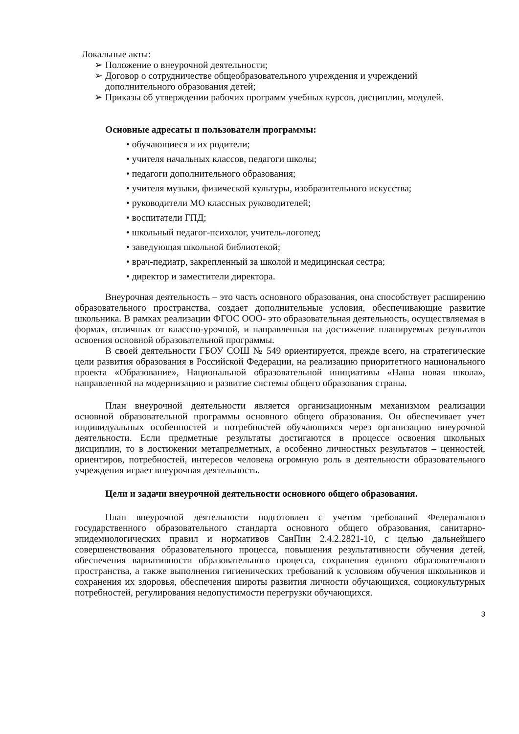Локальные акты:
➢ Положение о внеурочной деятельности;
➢ Договор о сотрудничестве общеобразовательного учреждения и учреждений дополнительного образования детей;
➢ Приказы об утверждении рабочих программ учебных курсов, дисциплин, модулей.
Основные адресаты и пользователи программы:
• обучающиеся и их родители;
• учителя начальных классов, педагоги школы;
• педагоги дополнительного образования;
• учителя музыки, физической культуры, изобразительного искусства;
• руководители МО классных руководителей;
• воспитатели ГПД;
• школьный педагог-психолог, учитель-логопед;
• заведующая школьной библиотекой;
• врач-педиатр, закрепленный за школой и медицинская сестра;
• директор и заместители директора.
Внеурочная деятельность – это часть основного образования, она способствует расширению образовательного пространства, создает дополнительные условия, обеспечивающие развитие школьника. В рамках реализации ФГОС ООО- это образовательная деятельность, осуществляемая в формах, отличных от классно-урочной, и направленная на достижение планируемых результатов освоения основной образовательной программы.
В своей деятельности ГБОУ СОШ № 549 ориентируется, прежде всего, на стратегические цели развития образования в Российской Федерации, на реализацию приоритетного национального проекта «Образование», Национальной образовательной инициативы «Наша новая школа», направленной на модернизацию и развитие системы общего образования страны.
План внеурочной деятельности является организационным механизмом реализации основной образовательной программы основного общего образования. Он обеспечивает учет индивидуальных особенностей и потребностей обучающихся через организацию внеурочной деятельности. Если предметные результаты достигаются в процессе освоения школьных дисциплин, то в достижении метапредметных, а особенно личностных результатов – ценностей, ориентиров, потребностей, интересов человека огромную роль в деятельности образовательного учреждения играет внеурочная деятельность.
Цели и задачи внеурочной деятельности основного общего образования.
План внеурочной деятельности подготовлен с учетом требований Федерального государственного образовательного стандарта основного общего образования, санитарно-эпидемиологических правил и нормативов СанПин 2.4.2.2821-10, с целью дальнейшего совершенствования образовательного процесса, повышения результативности обучения детей, обеспечения вариативности образовательного процесса, сохранения единого образовательного пространства, а также выполнения гигиенических требований к условиям обучения школьников и сохранения их здоровья, обеспечения широты развития личности обучающихся, социокультурных потребностей, регулирования недопустимости перегрузки обучающихся.
3